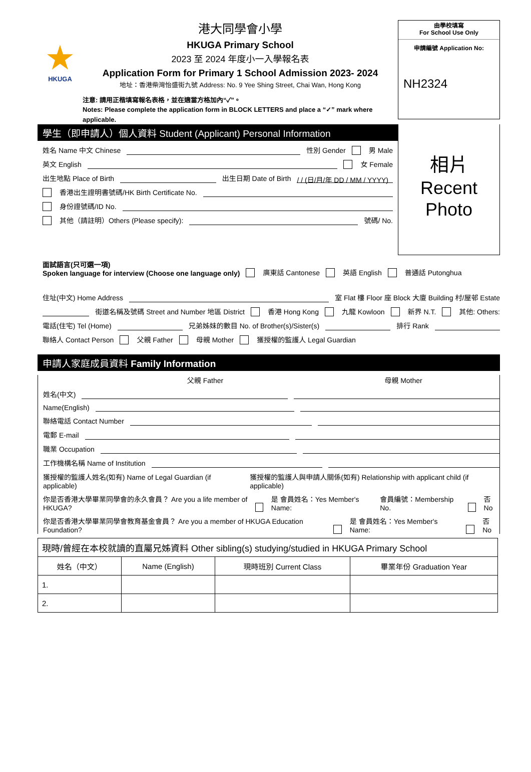★
HKUGA
港大同學會小學
HKUGA Primary School
2023 至 2024 年度小一入學報名表
Application Form for Primary 1 School Admission 2023- 2024
地址：香港柴灣怡盛街九號 Address: No. 9 Yee Shing Street, Chai Wan, Hong Kong
注意: 請用正楷填寫報名表格，並在適當方格加內“✓”。
Notes: Please complete the application form in BLOCK LETTERS and place a “✓” mark where applicable.
由學校填寫
For School Use Only
申請編號 Application No:
NH2324
學生（即申請人）個人資料 Student (Applicant) Personal Information
姓名 Name 中文 Chinese 性別 Gender 男 Male
英文 English 女 Female
出生地點 Place of Birth 出生日期 Date of Birth / / (日/月/年 DD / MM / YYYY)
香港出生證明書號碼/HK Birth Certificate No.
身份證號碼/ID No.
其他（請註明）Others (Please specify): 號碼/ No.
相片
Recent
Photo
面試語言(只可選一項)
Spoken language for interview (Choose one language only) 廣東話 Cantonese 英語 English 普通話 Putonghua
住址(中文) Home Address 室 Flat 樓 Floor 座 Block 大廈 Building 村/屋邨 Estate
街道名稱及號碼 Street and Number 地區 District 香港 Hong Kong 九龍 Kowloon 新界 N.T. 其他: Others:
電話(住宅) Tel (Home) 兄弟姊妹的數目 No. of Brother(s)/Sister(s) 排行 Rank
聯絡人 Contact Person 父親 Father 母親 Mother 獲授權的監護人 Legal Guardian
申請人家庭成員資料 Family Information
父親 Father 母親 Mother
姓名(中文)
Name(English)
聯絡電話 Contact Number
電郵 E-mail
職業 Occupation
工作機構名稱 Name of Institution
獲授權的監護人姓名(如有) Name of Legal Guardian (if applicable) 獲授權的監護人與申請人關係(如有) Relationship with applicant child (if applicable)
你是否香港大學畢業同學會的永久會員？ Are you a life member of HKUGA? 是 會員姓名：Yes Member's Name: 會員編號：Membership No. 否 No
你是否香港大學畢業同學會教育基金會員？ Are you a member of HKUGA Education Foundation? 是 會員姓名：Yes Member's Name: 否 No
| 現時/曾經在本校就讀的直屬兄姊資料 Other sibling(s) studying/studied in HKUGA Primary School | | | |
| 姓名（中文） | Name (English) | 現時班別 Current Class | 畢業年份 Graduation Year |
| 1. | | | |
| 2. | | | |